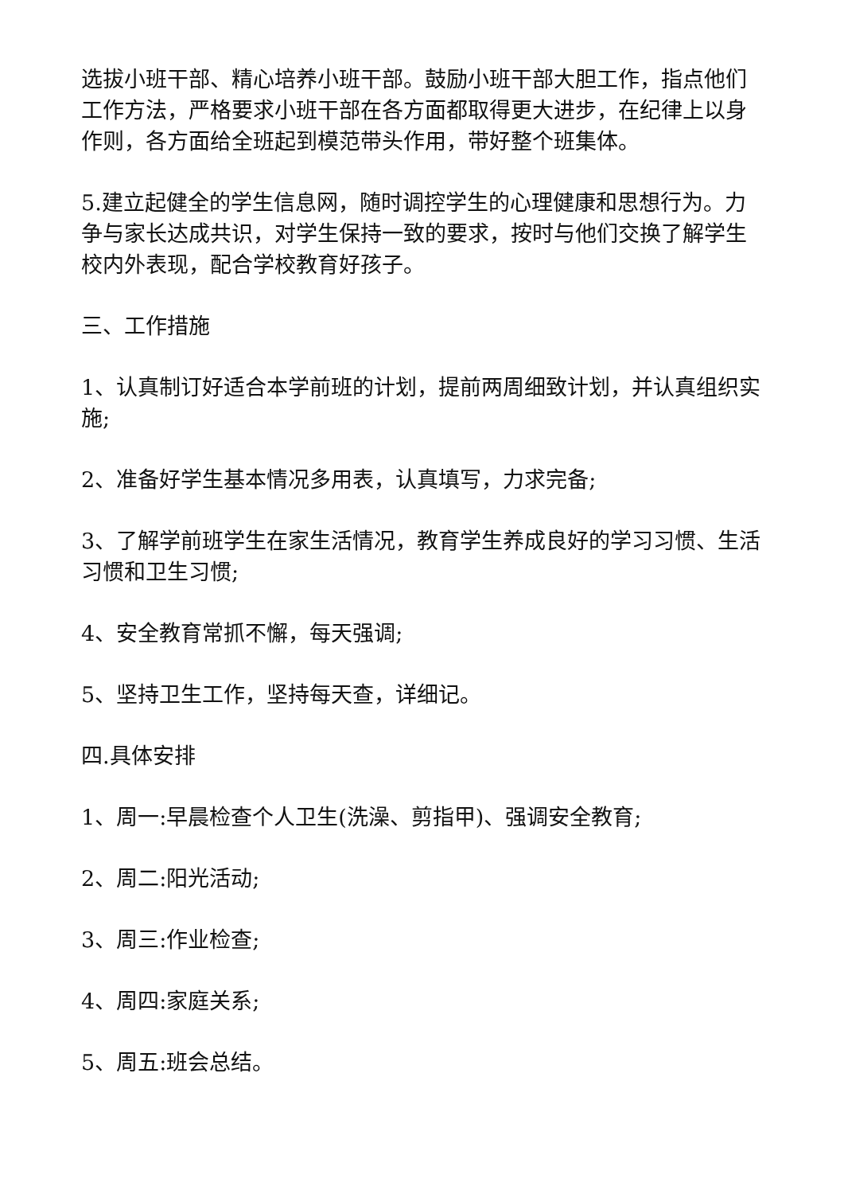选拔小班干部、精心培养小班干部。鼓励小班干部大胆工作，指点他们工作方法，严格要求小班干部在各方面都取得更大进步，在纪律上以身作则，各方面给全班起到模范带头作用，带好整个班集体。
5.建立起健全的学生信息网，随时调控学生的心理健康和思想行为。力争与家长达成共识，对学生保持一致的要求，按时与他们交换了解学生校内外表现，配合学校教育好孩子。
三、工作措施
1、认真制订好适合本学前班的计划，提前两周细致计划，并认真组织实施;
2、准备好学生基本情况多用表，认真填写，力求完备;
3、了解学前班学生在家生活情况，教育学生养成良好的学习习惯、生活习惯和卫生习惯;
4、安全教育常抓不懈，每天强调;
5、坚持卫生工作，坚持每天查，详细记。
四.具体安排
1、周一:早晨检查个人卫生(洗澡、剪指甲)、强调安全教育;
2、周二:阳光活动;
3、周三:作业检查;
4、周四:家庭关系;
5、周五:班会总结。